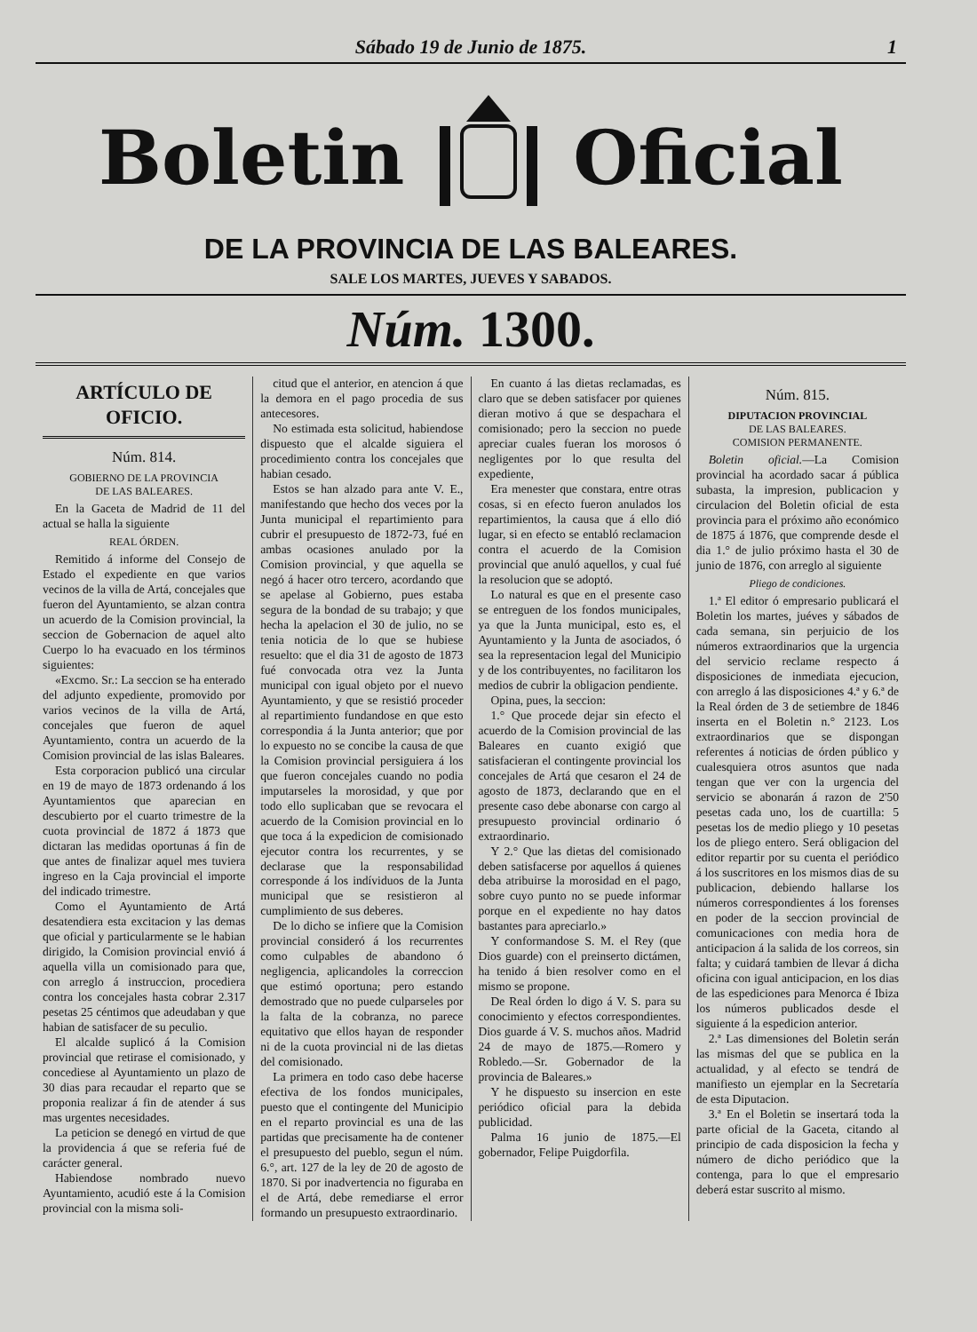Sábado 19 de Junio de 1875. 1
Boletin Oficial
DE LA PROVINCIA DE LAS BALEARES.
SALE LOS MARTES, JUEVES Y SABADOS.
Núm. 1300.
ARTÍCULO DE OFICIO.
Núm. 814.
GOBIERNO DE LA PROVINCIA
DE LAS BALEARES.
En la Gaceta de Madrid de 11 del actual se halla la siguiente
REAL ÓRDEN.
Remitido á informe del Consejo de Estado el expediente en que varios vecinos de la villa de Artá, concejales que fueron del Ayuntamiento, se alzan contra un acuerdo de la Comision provincial, la seccion de Gobernacion de aquel alto Cuerpo lo ha evacuado en los términos siguientes:
«Excmo. Sr.: La seccion se ha enterado del adjunto expediente, promovido por varios vecinos de la villa de Artá, concejales que fueron de aquel Ayuntamiento, contra un acuerdo de la Comision provincial de las islas Baleares.
Esta corporacion publicó una circular en 19 de mayo de 1873 ordenando á los Ayuntamientos que aparecian en descubierto por el cuarto trimestre de la cuota provincial de 1872 á 1873 que dictaran las medidas oportunas á fin de que antes de finalizar aquel mes tuviera ingreso en la Caja provincial el importe del indicado trimestre.
Como el Ayuntamiento de Artá desatendiera esta excitacion y las demas que oficial y particularmente se le habian dirigido, la Comision provincial envió á aquella villa un comisionado para que, con arreglo á instruccion, procediera contra los concejales hasta cobrar 2.317 pesetas 25 céntimos que adeudaban y que habian de satisfacer de su peculio.
El alcalde suplicó á la Comision provincial que retirase el comisionado, y concediese al Ayuntamiento un plazo de 30 dias para recaudar el reparto que se proponia realizar á fin de atender á sus mas urgentes necesidades.
La peticion se denegó en virtud de que la providencia á que se referia fué de carácter general.
Habiendose nombrado nuevo Ayuntamiento, acudió este á la Comision provincial con la misma soli-
citud que el anterior, en atencion á que la demora en el pago procedia de sus antecesores.
No estimada esta solicitud, habiendose dispuesto que el alcalde siguiera el procedimiento contra los concejales que habian cesado.
Estos se han alzado para ante V. E., manifestando que hecho dos veces por la Junta municipal el repartimiento para cubrir el presupuesto de 1872-73, fué en ambas ocasiones anulado por la Comision provincial, y que aquella se negó á hacer otro tercero, acordando que se apelase al Gobierno, pues estaba segura de la bondad de su trabajo; y que hecha la apelacion el 30 de julio, no se tenia noticia de lo que se hubiese resuelto: que el dia 31 de agosto de 1873 fué convocada otra vez la Junta municipal con igual objeto por el nuevo Ayuntamiento, y que se resistió proceder al repartimiento fundandose en que esto correspondia á la Junta anterior; que por lo expuesto no se concibe la causa de que la Comision provincial persiguiera á los que fueron concejales cuando no podia imputarseles la morosidad, y que por todo ello suplicaban que se revocara el acuerdo de la Comision provincial en lo que toca á la expedicion de comisionado ejecutor contra los recurrentes, y se declarase que la responsabilidad corresponde á los indíviduos de la Junta municipal que se resistieron al cumplimiento de sus deberes.
De lo dicho se infiere que la Comision provincial consideró á los recurrentes como culpables de abandono ó negligencia, aplicandoles la correccion que estimó oportuna; pero estando demostrado que no puede culparseles por la falta de la cobranza, no parece equitativo que ellos hayan de responder ni de la cuota provincial ni de las dietas del comisionado.
La primera en todo caso debe hacerse efectiva de los fondos municipales, puesto que el contingente del Municipio en el reparto provincial es una de las partidas que precisamente ha de contener el presupuesto del pueblo, segun el núm. 6.°, art. 127 de la ley de 20 de agosto de 1870. Si por inadvertencia no figuraba en el de Artá, debe remediarse el error formando un presupuesto extraordinario.
En cuanto á las dietas reclamadas, es claro que se deben satisfacer por quienes dieran motivo á que se despachara el comisionado; pero la seccion no puede apreciar cuales fueran los morosos ó negligentes por lo que resulta del expediente,
Era menester que constara, entre otras cosas, si en efecto fueron anulados los repartimientos, la causa que á ello dió lugar, si en efecto se entabló reclamacion contra el acuerdo de la Comision provincial que anuló aquellos, y cual fué la resolucion que se adoptó.
Lo natural es que en el presente caso se entreguen de los fondos municipales, ya que la Junta municipal, esto es, el Ayuntamiento y la Junta de asociados, ó sea la representacion legal del Municipio y de los contribuyentes, no facilitaron los medios de cubrir la obligacion pendiente.
Opina, pues, la seccion:
1.° Que procede dejar sin efecto el acuerdo de la Comision provincial de las Baleares en cuanto exigió que satisfacieran el contingente provincial los concejales de Artá que cesaron el 24 de agosto de 1873, declarando que en el presente caso debe abonarse con cargo al presupuesto provincial ordinario ó extraordinario.
Y 2.° Que las dietas del comisionado deben satisfacerse por aquellos á quienes deba atribuirse la morosidad en el pago, sobre cuyo punto no se puede informar porque en el expediente no hay datos bastantes para apreciarlo.»
Y conformandose S. M. el Rey (que Dios guarde) con el preinserto dictámen, ha tenido á bien resolver como en el mismo se propone.
De Real órden lo digo á V. S. para su conocimiento y efectos correspondientes. Dios guarde á V. S. muchos años. Madrid 24 de mayo de 1875.—Romero y Robledo.—Sr. Gobernador de la provincia de Baleares.»
Y he dispuesto su insercion en este periódico oficial para la debida publicidad.
Palma 16 junio de 1875.—El gobernador, Felipe Puigdorfila.
Núm. 815.
DIPUTACION PROVINCIAL
DE LAS BALEARES.
COMISION PERMANENTE.
Boletin oficial.—La Comision provincial ha acordado sacar á pública subasta, la impresion, publicacion y circulacion del Boletin oficial de esta provincia para el próximo año económico de 1875 á 1876, que comprende desde el dia 1.° de julio próximo hasta el 30 de junio de 1876, con arreglo al siguiente
Pliego de condiciones.
1.ª El editor ó empresario publicará el Boletin los martes, juéves y sábados de cada semana, sin perjuicio de los números extraordinarios que la urgencia del servicio reclame respecto á disposiciones de inmediata ejecucion, con arreglo á las disposiciones 4.ª y 6.ª de la Real órden de 3 de setiembre de 1846 inserta en el Boletin n.° 2123. Los extraordinarios que se dispongan referentes á noticias de órden público y cualesquiera otros asuntos que nada tengan que ver con la urgencia del servicio se abonarán á razon de 2'50 pesetas cada uno, los de cuartilla: 5 pesetas los de medio pliego y 10 pesetas los de pliego entero. Será obligacion del editor repartir por su cuenta el periódico á los suscritores en los mismos dias de su publicacion, debiendo hallarse los números correspondientes á los forenses en poder de la seccion provincial de comunicaciones con media hora de anticipacion á la salida de los correos, sin falta; y cuidará tambien de llevar á dicha oficina con igual anticipacion, en los dias de las espediciones para Menorca é Ibiza los números publicados desde el siguiente á la espedicion anterior.
2.ª Las dimensiones del Boletin serán las mismas del que se publica en la actualidad, y al efecto se tendrá de manifiesto un ejemplar en la Secretaría de esta Diputacion.
3.ª En el Boletin se insertará toda la parte oficial de la Gaceta, citando al principio de cada disposicion la fecha y número de dicho periódico que la contenga, para lo que el empresario deberá estar suscrito al mismo.